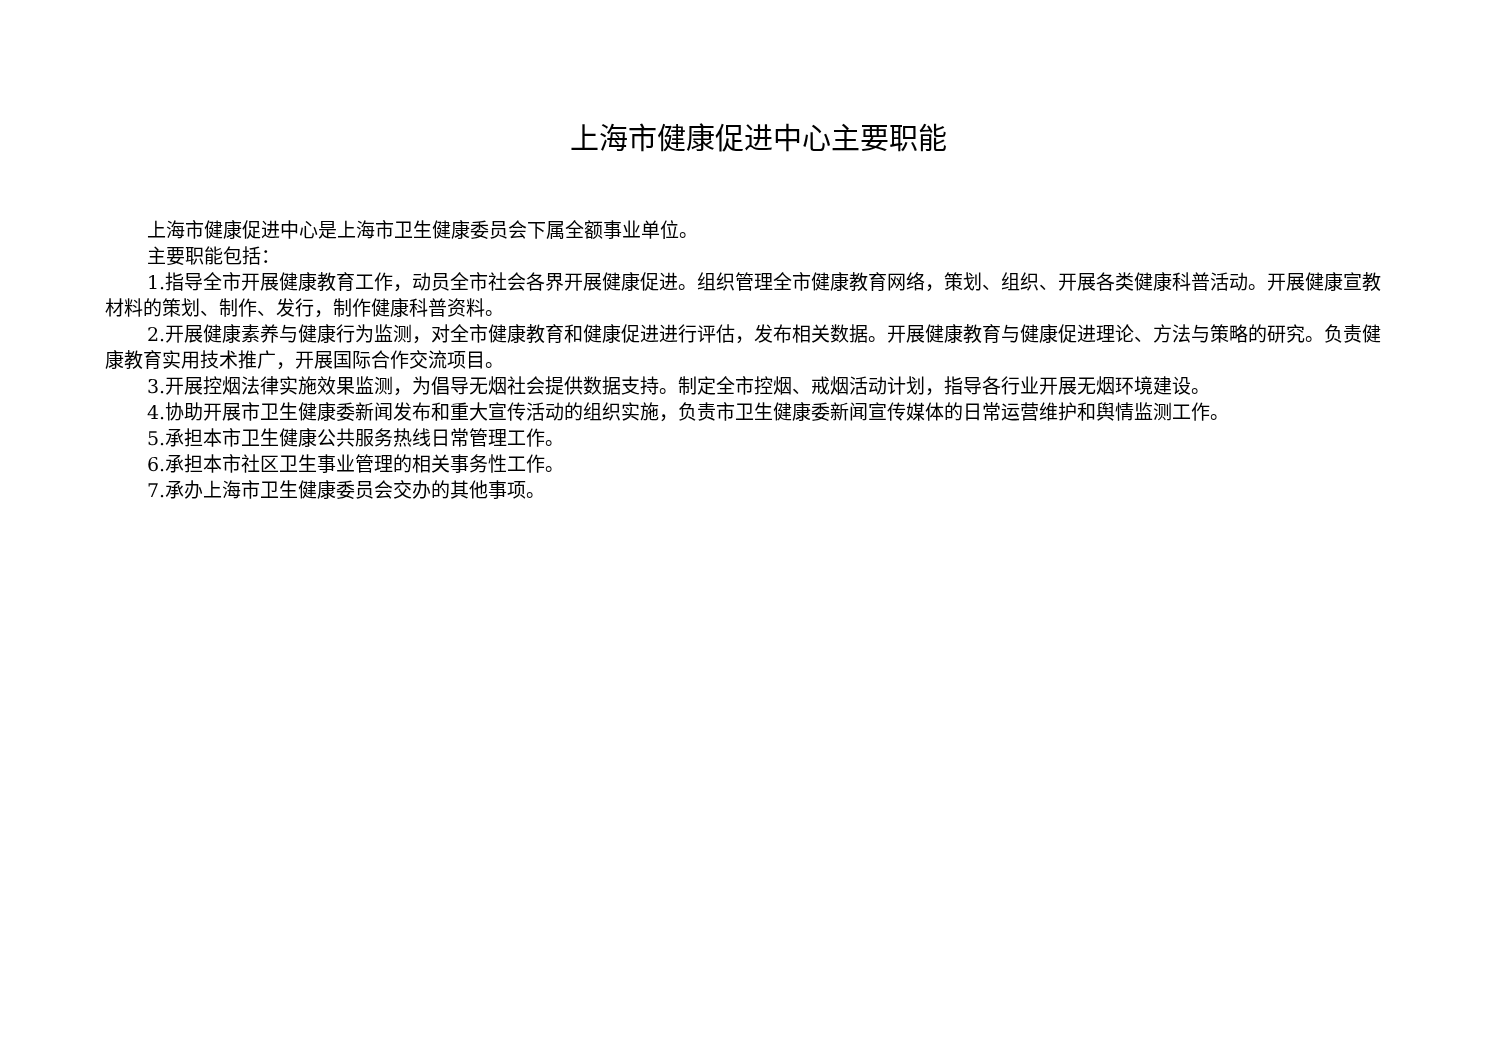上海市健康促进中心主要职能
上海市健康促进中心是上海市卫生健康委员会下属全额事业单位。
主要职能包括：
1.指导全市开展健康教育工作，动员全市社会各界开展健康促进。组织管理全市健康教育网络，策划、组织、开展各类健康科普活动。开展健康宣教材料的策划、制作、发行，制作健康科普资料。
2.开展健康素养与健康行为监测，对全市健康教育和健康促进进行评估，发布相关数据。开展健康教育与健康促进理论、方法与策略的研究。负责健康教育实用技术推广，开展国际合作交流项目。
3.开展控烟法律实施效果监测，为倡导无烟社会提供数据支持。制定全市控烟、戒烟活动计划，指导各行业开展无烟环境建设。
4.协助开展市卫生健康委新闻发布和重大宣传活动的组织实施，负责市卫生健康委新闻宣传媒体的日常运营维护和舆情监测工作。
5.承担本市卫生健康公共服务热线日常管理工作。
6.承担本市社区卫生事业管理的相关事务性工作。
7.承办上海市卫生健康委员会交办的其他事项。